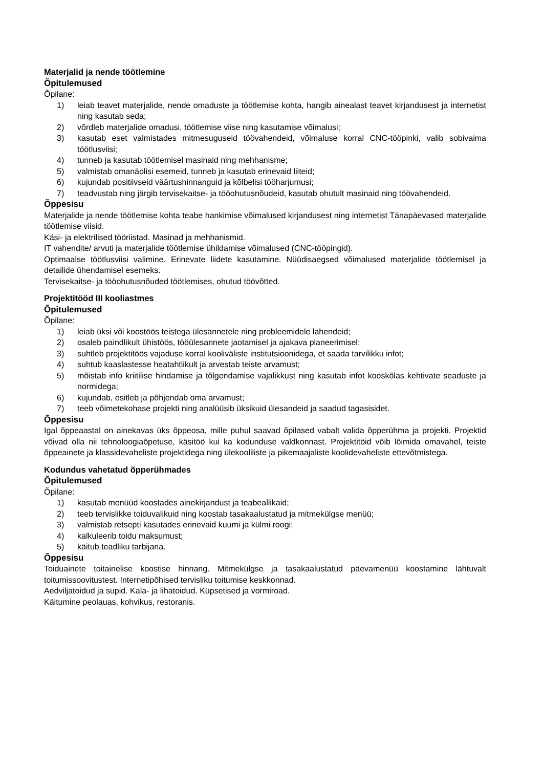Materjalid ja nende töötlemine
Õpitulemused
Õpilane:
1) leiab teavet materjalide, nende omaduste ja töötlemise kohta, hangib ainealast teavet kirjandusest ja internetist ning kasutab seda;
2) võrdleb materjalide omadusi, töötlemise viise ning kasutamise võimalusi;
3) kasutab eset valmistades mitmesuguseid töövahendeid, võimaluse korral CNC-tööpinki, valib sobivaima töötlusviisi;
4) tunneb ja kasutab töötlemisel masinaid ning mehhanisme;
5) valmistab omanäolisi esemeid, tunneb ja kasutab erinevaid liiteid;
6) kujundab positiivseid väärtushinnanguid ja kõlbelisi tööharjumusi;
7) teadvustab ning järgib tervisekaitse- ja tööohutusnõudeid, kasutab ohutult masinaid ning töövahendeid.
Õppesisu
Materjalide ja nende töötlemise kohta teabe hankimise võimalused kirjandusest ning internetist Tänapäevased materjalide töötlemise viisid.
Käsi- ja elektrilised tööriistad. Masinad ja mehhanismid.
IT vahendite/ arvuti ja materjalide töötlemise ühildamise võimalused (CNC-tööpingid).
Optimaalse töötlusviisi valimine. Erinevate liidete kasutamine. Nüüdisaegsed võimalused materjalide töötlemisel ja detailide ühendamisel esemeks.
Tervisekaitse- ja tööohutusnõuded töötlemises, ohutud töövõtted.
Projektitööd III kooliastmes
Õpitulemused
Õpilane:
1) leiab üksi või koostöös teistega ülesannetele ning probleemidele lahendeid;
2) osaleb paindlikult ühistöös, tööülesannete jaotamisel ja ajakava planeerimisel;
3) suhtleb projektitöös vajaduse korral kooliväliste institutsioonidega, et saada tarvilikku infot;
4) suhtub kaaslastesse heatahtlikult ja arvestab teiste arvamust;
5) mõistab info kriitilise hindamise ja tõlgendamise vajalikkust ning kasutab infot kooskõlas kehtivate seaduste ja normidega;
6) kujundab, esitleb ja põhjendab oma arvamust;
7) teeb võimetekohase projekti ning analüüsib üksikuid ülesandeid ja saadud tagasisidet.
Õppesisu
Igal õppeaastal on ainekavas üks õppeosa, mille puhul saavad õpilased vabalt valida õpperühma ja projekti. Projektid võivad olla nii tehnoloogiaõpetuse, käsitöö kui ka kodunduse valdkonnast. Projektitöid võib lõimida omavahel, teiste õppeainete ja klassidevaheliste projektidega ning ülekooliliste ja pikemaajaliste koolidevaheliste ettevõtmistega.
Kodundus vahetatud õpperühmades
Õpitulemused
Õpilane:
1) kasutab menüüd koostades ainekirjandust ja teabeallikaid;
2) teeb tervislikke toiduvalikuid ning koostab tasakaalustatud ja mitmekülgse menüü;
3) valmistab retsepti kasutades erinevaid kuumi ja külmi roogi;
4) kalkuleerib toidu maksumust;
5) käitub teadliku tarbijana.
Õppesisu
Toiduainete toitainelise koostise hinnang. Mitmekülgse ja tasakaalustatud päevamenüü koostamine lähtuvalt toitumissoovitustest. Internetipõhised tervisliku toitumise keskkonnad.
Aedviljatoidud ja supid. Kala- ja lihatoidud. Küpsetised ja vormiroad.
Käitumine peolauas, kohvikus, restoranis.